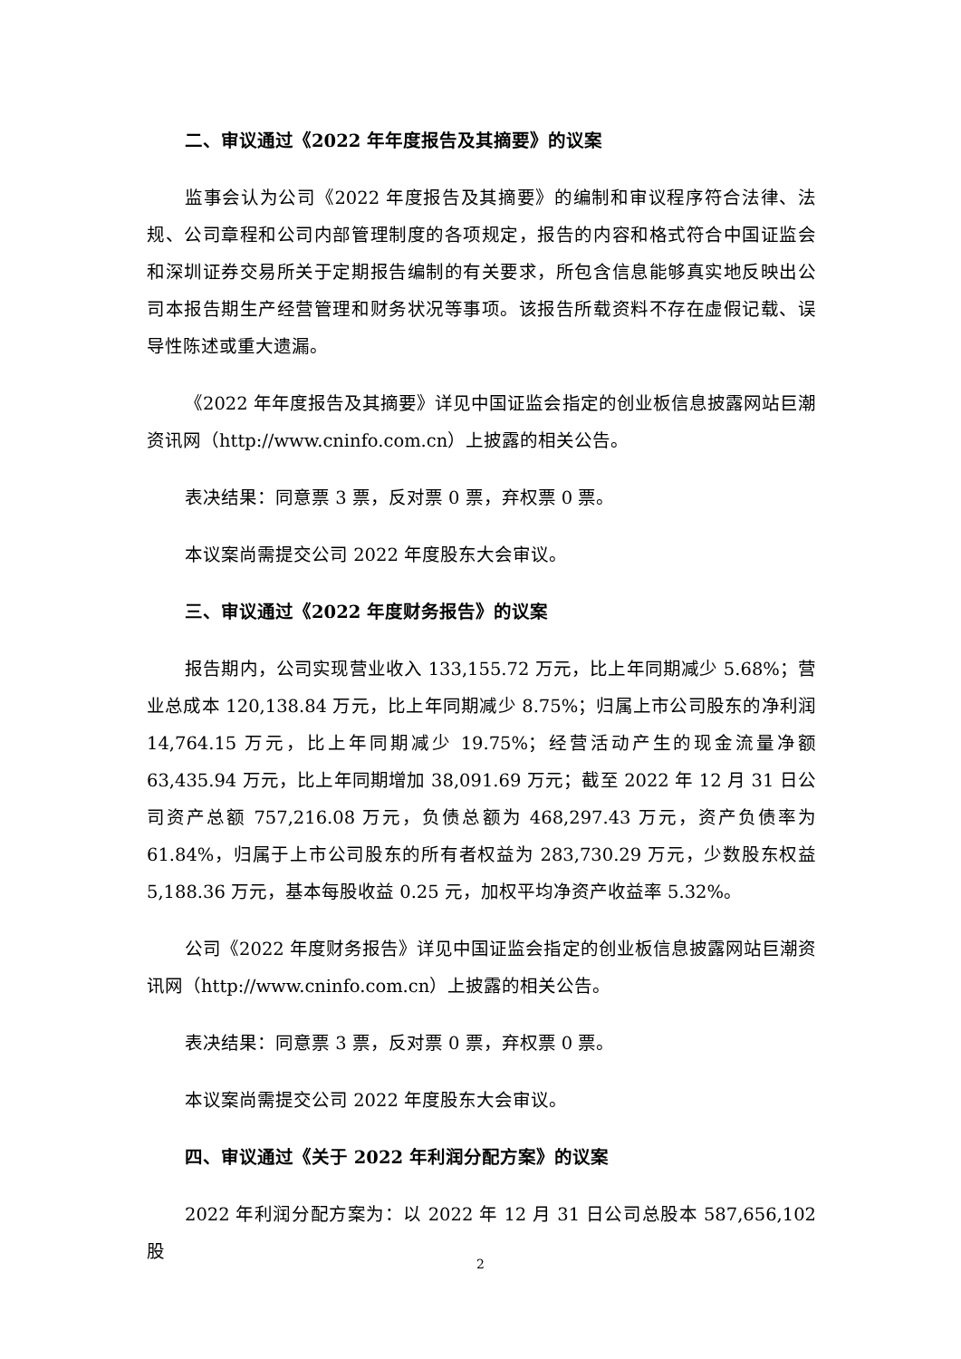二、审议通过《2022 年年度报告及其摘要》的议案
监事会认为公司《2022 年度报告及其摘要》的编制和审议程序符合法律、法规、公司章程和公司内部管理制度的各项规定，报告的内容和格式符合中国证监会和深圳证券交易所关于定期报告编制的有关要求，所包含信息能够真实地反映出公司本报告期生产经营管理和财务状况等事项。该报告所载资料不存在虚假记载、误导性陈述或重大遗漏。
《2022 年年度报告及其摘要》详见中国证监会指定的创业板信息披露网站巨潮资讯网（http://www.cninfo.com.cn）上披露的相关公告。
表决结果：同意票 3 票，反对票 0 票，弃权票 0 票。
本议案尚需提交公司 2022 年度股东大会审议。
三、审议通过《2022 年度财务报告》的议案
报告期内，公司实现营业收入 133,155.72 万元，比上年同期减少 5.68%；营业总成本 120,138.84 万元，比上年同期减少 8.75%；归属上市公司股东的净利润 14,764.15 万元，比上年同期减少 19.75%；经营活动产生的现金流量净额 63,435.94 万元，比上年同期增加 38,091.69 万元；截至 2022 年 12 月 31 日公司资产总额 757,216.08 万元，负债总额为 468,297.43 万元，资产负债率为 61.84%，归属于上市公司股东的所有者权益为 283,730.29 万元，少数股东权益 5,188.36 万元，基本每股收益 0.25 元，加权平均净资产收益率 5.32%。
公司《2022 年度财务报告》详见中国证监会指定的创业板信息披露网站巨潮资讯网（http://www.cninfo.com.cn）上披露的相关公告。
表决结果：同意票 3 票，反对票 0 票，弃权票 0 票。
本议案尚需提交公司 2022 年度股东大会审议。
四、审议通过《关于 2022 年利润分配方案》的议案
2022 年利润分配方案为：以 2022 年 12 月 31 日公司总股本 587,656,102 股
2